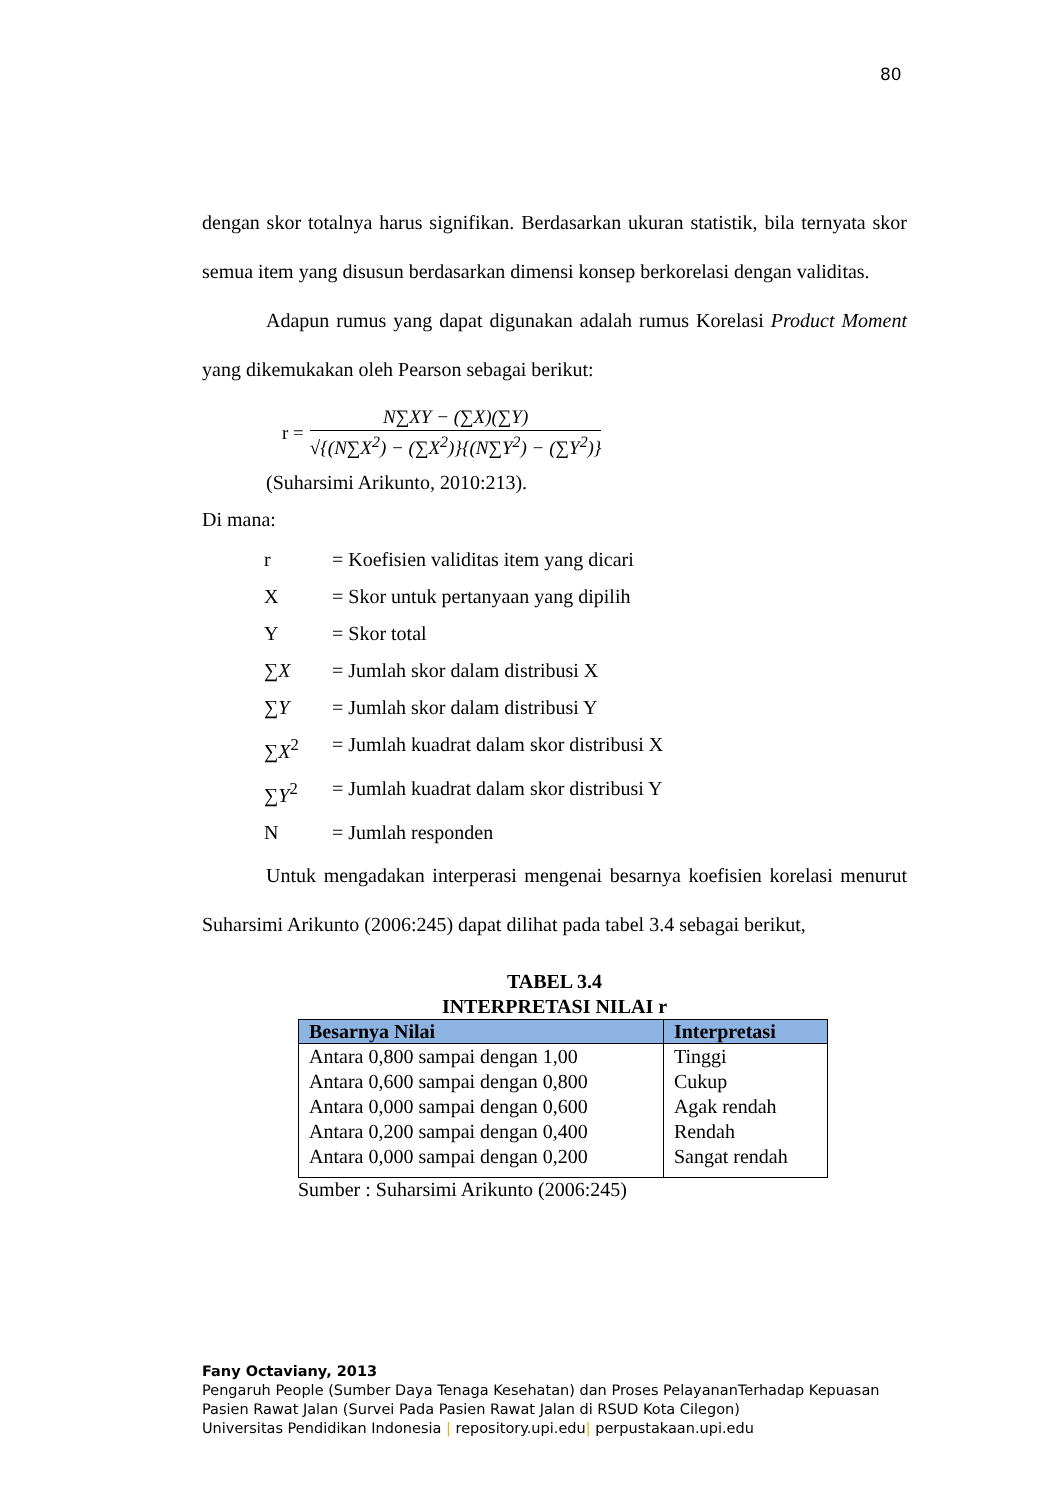80
dengan skor totalnya harus signifikan. Berdasarkan ukuran statistik, bila ternyata skor semua item yang disusun berdasarkan dimensi konsep berkorelasi dengan validitas.
Adapun rumus yang dapat digunakan adalah rumus Korelasi Product Moment yang dikemukakan oleh Pearson sebagai berikut:
r =
N∑XY − (∑X)(∑Y)
√{(N∑X<sup>2</sup>) − (∑X<sup>2</sup>)}{(N∑Y<sup>2</sup>) − (∑Y<sup>2</sup>)}
(Suharsimi Arikunto, 2010:213).
Di mana:
r = Koefisien validitas item yang dicari
X = Skor untuk pertanyaan yang dipilih
Y = Skor total
∑X = Jumlah skor dalam distribusi X
∑Y = Jumlah skor dalam distribusi Y
∑X<sup>2</sup> = Jumlah kuadrat dalam skor distribusi X
∑Y<sup>2</sup> = Jumlah kuadrat dalam skor distribusi Y
N = Jumlah responden
Untuk mengadakan interperasi mengenai besarnya koefisien korelasi menurut Suharsimi Arikunto (2006:245) dapat dilihat pada tabel 3.4 sebagai berikut,
TABEL 3.4
INTERPRETASI NILAI r
| Besarnya Nilai | Interpretasi |
| --- | --- |
| Antara 0,800 sampai dengan 1,00 | Tinggi |
| Antara 0,600 sampai dengan 0,800 | Cukup |
| Antara 0,000 sampai dengan 0,600 | Agak rendah |
| Antara 0,200 sampai dengan 0,400 | Rendah |
| Antara 0,000 sampai dengan 0,200 | Sangat rendah |
Sumber : Suharsimi Arikunto (2006:245)
Fany Octaviany, 2013
Pengaruh People (Sumber Daya Tenaga Kesehatan) dan Proses PelayananTerhadap Kepuasan
Pasien Rawat Jalan (Survei Pada Pasien Rawat Jalan di RSUD Kota Cilegon)
Universitas Pendidikan Indonesia | repository.upi.edu| perpustakaan.upi.edu